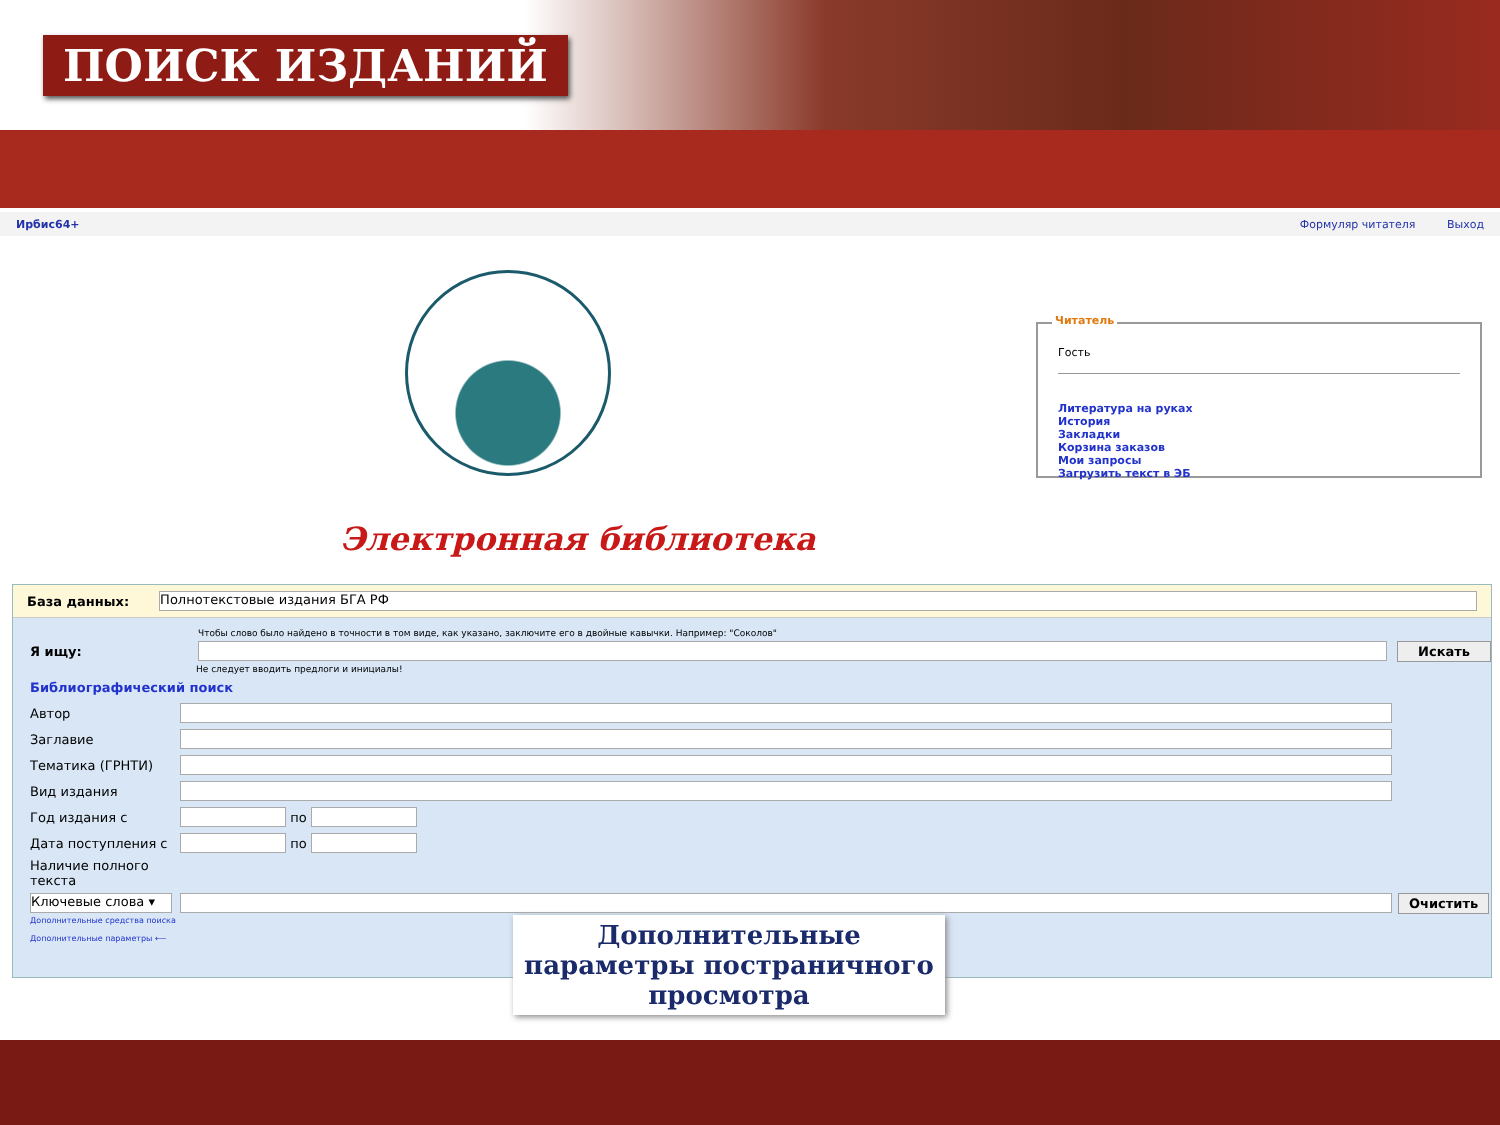ПОИСК ИЗДАНИЙ
Ирбис64+ Формуляр читателя Выход
Электронная библиотека
Читатель
Гость
Литература на руках
История
Закладки
Корзина заказов
Мои запросы
Загрузить текст в ЭБ
База данных:
Полнотекстовые издания БГА РФ
Чтобы слово было найдено в точности в том виде, как указано, заключите его в двойные кавычки. Например: "Соколов"
Я ищу: Искать
Не следует вводить предлоги и инициалы!
Библиографический поиск
Автор
Заглавие
Тематика (ГРНТИ)
Вид издания
Год издания с
по
Дата поступления с
по
Наличие полного текста
Ключевые слова ▾
Очистить
Дополнительные средства поиска
Дополнительные параметры ⟵
Дополнительные параметры постраничного просмотра